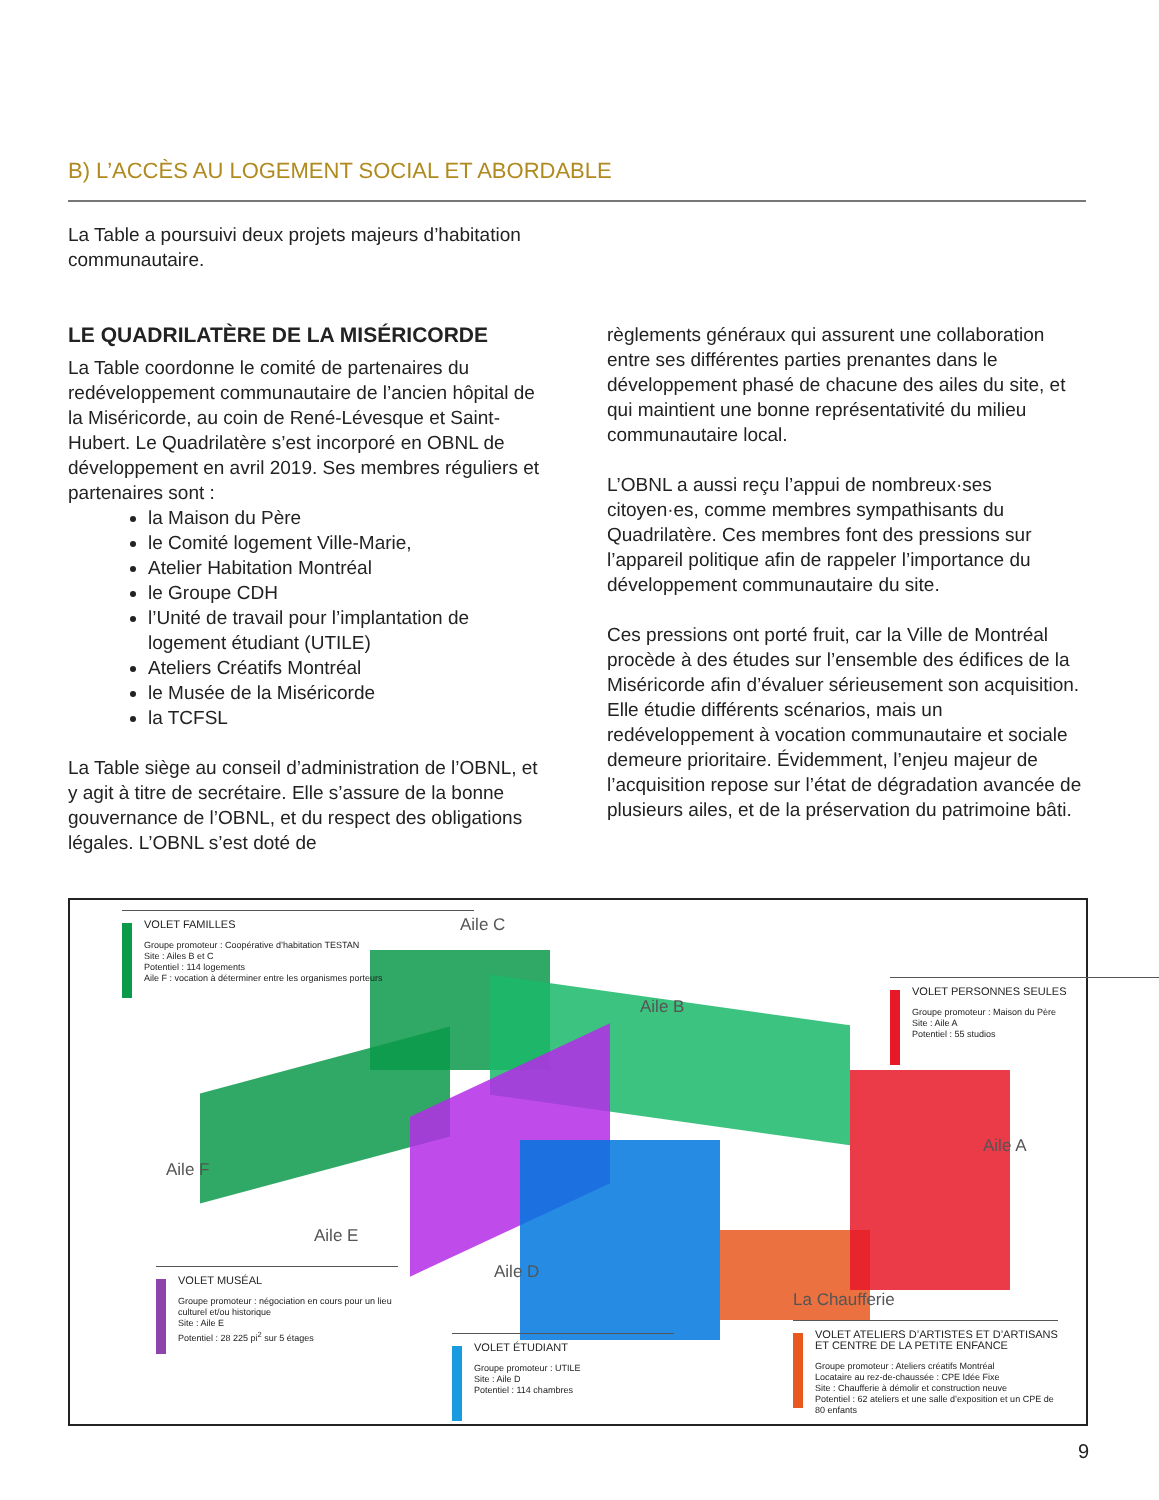B) L’ACCÈS AU LOGEMENT SOCIAL ET ABORDABLE
La Table a poursuivi deux projets majeurs d’habitation communautaire.
LE QUADRILATÈRE DE LA MISÉRICORDE
La Table coordonne le comité de partenaires du redéveloppement communautaire de l’ancien hôpital de la Miséricorde, au coin de René-Lévesque et Saint-Hubert. Le Quadrilatère s’est incorporé en OBNL de développement en avril 2019. Ses membres réguliers et partenaires sont :
la Maison du Père
le Comité logement Ville-Marie,
Atelier Habitation Montréal
le Groupe CDH
l’Unité de travail pour l’implantation de logement étudiant (UTILE)
Ateliers Créatifs Montréal
le Musée de la Miséricorde
la TCFSL
La Table siège au conseil d’administration de l’OBNL, et y agit à titre de secrétaire. Elle s’assure de la bonne gouvernance de l’OBNL, et du respect des obligations légales. L’OBNL s’est doté de
règlements généraux qui assurent une collaboration entre ses différentes parties prenantes dans le développement phasé de chacune des ailes du site, et qui maintient une bonne représentativité du milieu communautaire local.
L’OBNL a aussi reçu l’appui de nombreux·ses citoyen·es, comme membres sympathisants du Quadrilatère. Ces membres font des pressions sur l’appareil politique afin de rappeler l’importance du développement communautaire du site.
Ces pressions ont porté fruit, car la Ville de Montréal procède à des études sur l’ensemble des édifices de la Miséricorde afin d’évaluer sérieusement son acquisition. Elle étudie différents scénarios, mais un redéveloppement à vocation communautaire et sociale demeure prioritaire. Évidemment, l’enjeu majeur de l’acquisition repose sur l’état de dégradation avancée de plusieurs ailes, et de la préservation du patrimoine bâti.
VOLET FAMILLES
Groupe promoteur : Coopérative d’habitation TESTAN
Site : Ailes B et C
Potentiel : 114 logements
Aile F : vocation à déterminer entre les organismes porteurs
Aile C
Aile B
VOLET PERSONNES SEULES
Groupe promoteur : Maison du Père
Site : Aile A
Potentiel : 55 studios
Aile A
Aile F
Aile E
Aile D
La Chaufferie
VOLET MUSÉAL
Groupe promoteur : négociation en cours pour un lieu culturel et/ou historique
Site : Aile E
Potentiel : 28 225 pi<sup>2</sup> sur 5 étages
VOLET ÉTUDIANT
Groupe promoteur : UTILE
Site : Aile D
Potentiel : 114 chambres
VOLET ATELIERS D’ARTISTES ET D’ARTISANS ET CENTRE DE LA PETITE ENFANCE
Groupe promoteur : Ateliers créatifs Montréal
Locataire au rez-de-chaussée : CPE Idée Fixe
Site : Chaufferie à démolir et construction neuve
Potentiel : 62 ateliers et une salle d’exposition et un CPE de 80 enfants
9